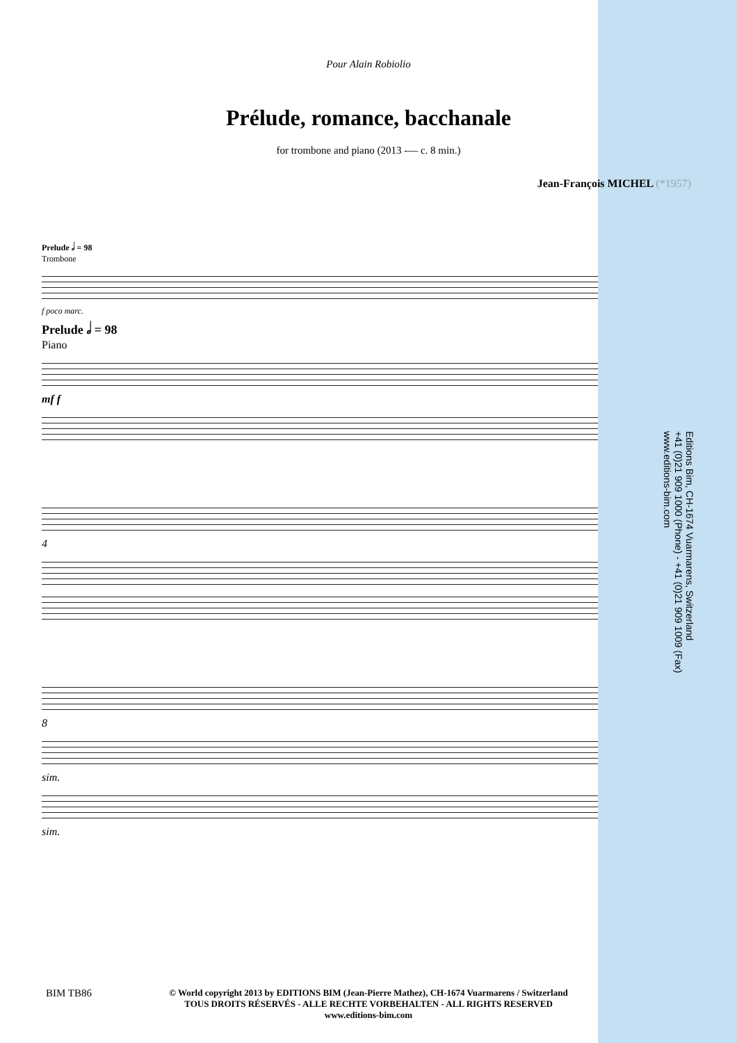Pour Alain Robiolio
Prélude, romance, bacchanale
for trombone and piano (2013 -— c. 8 min.)
Jean-François MICHEL (*1957)
Prelude 𝅗𝅥 = 98
Trombone
f poco marc.
Prelude 𝅗𝅥 = 98
Piano
mf f
4
8
sim.
sim.
Editions Bim, CH-1674 Vuarmarens, Switzerland
+41 (0)21 909 1000 (Phone) - +41 (0)21 909 1009 (Fax)
www.editions-bim.com
BIM TB86
© World copyright 2013 by EDITIONS BIM (Jean-Pierre Mathez), CH-1674 Vuarmarens / Switzerland
TOUS DROITS RÉSERVÉS - ALLE RECHTE VORBEHALTEN - ALL RIGHTS RESERVED
www.editions-bim.com